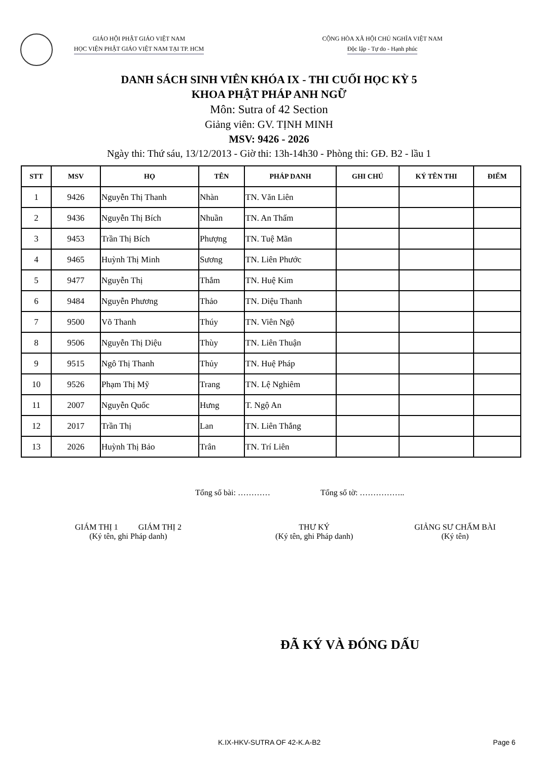GIÁO HỘI PHẬT GIÁO VIỆT NAM
HỌC VIỆN PHẬT GIÁO VIỆT NAM TẠI TP. HCM
CỘNG HÒA XÃ HỘI CHỦ NGHĨA VIỆT NAM
Độc lập - Tự do - Hạnh phúc
DANH SÁCH SINH VIÊN KHÓA IX - THI CUỐI HỌC KỲ 5
KHOA PHẬT PHÁP ANH NGỮ
Môn: Sutra of 42 Section
Giảng viên: GV. TỊNH MINH
MSV: 9426 - 2026
Ngày thi: Thứ sáu, 13/12/2013 - Giờ thi: 13h-14h30 - Phòng thi: GĐ. B2 - lầu 1
| STT | MSV | HỌ | TÊN | PHÁP DANH | GHI CHÚ | KÝ TÊN THI | ĐIỂM |
| --- | --- | --- | --- | --- | --- | --- | --- |
| 1 | 9426 | Nguyễn Thị Thanh | Nhàn | TN. Văn Liên | | | |
| 2 | 9436 | Nguyễn Thị Bích | Nhuần | TN. An Thấm | | | |
| 3 | 9453 | Trần Thị Bích | Phượng | TN. Tuệ Mãn | | | |
| 4 | 9465 | Huỳnh Thị Minh | Sương | TN. Liên Phước | | | |
| 5 | 9477 | Nguyễn Thị | Thắm | TN. Huệ Kim | | | |
| 6 | 9484 | Nguyễn Phương | Thảo | TN. Diệu Thanh | | | |
| 7 | 9500 | Võ Thanh | Thúy | TN. Viên Ngộ | | | |
| 8 | 9506 | Nguyễn Thị Diệu | Thùy | TN. Liên Thuận | | | |
| 9 | 9515 | Ngô Thị Thanh | Thủy | TN. Huệ Pháp | | | |
| 10 | 9526 | Phạm Thị Mỹ | Trang | TN. Lệ Nghiêm | | | |
| 11 | 2007 | Nguyễn Quốc | Hưng | T. Ngộ An | | | |
| 12 | 2017 | Trần Thị | Lan | TN. Liên Thắng | | | |
| 13 | 2026 | Huỳnh Thị Bảo | Trân | TN. Trí Liên | | | |
Tổng số bài: ………… Tổng số tờ: ……………..
GIÁM THỊ 1 GIÁM THỊ 2
(Ký tên, ghi Pháp danh)
THƯ KÝ
(Ký tên, ghi Pháp danh)
GIẢNG SƯ CHẤM BÀI
(Ký tên)
ĐÃ KÝ VÀ ĐÓNG DẤU
K.IX-HKV-SUTRA OF 42-K.A-B2 Page 6